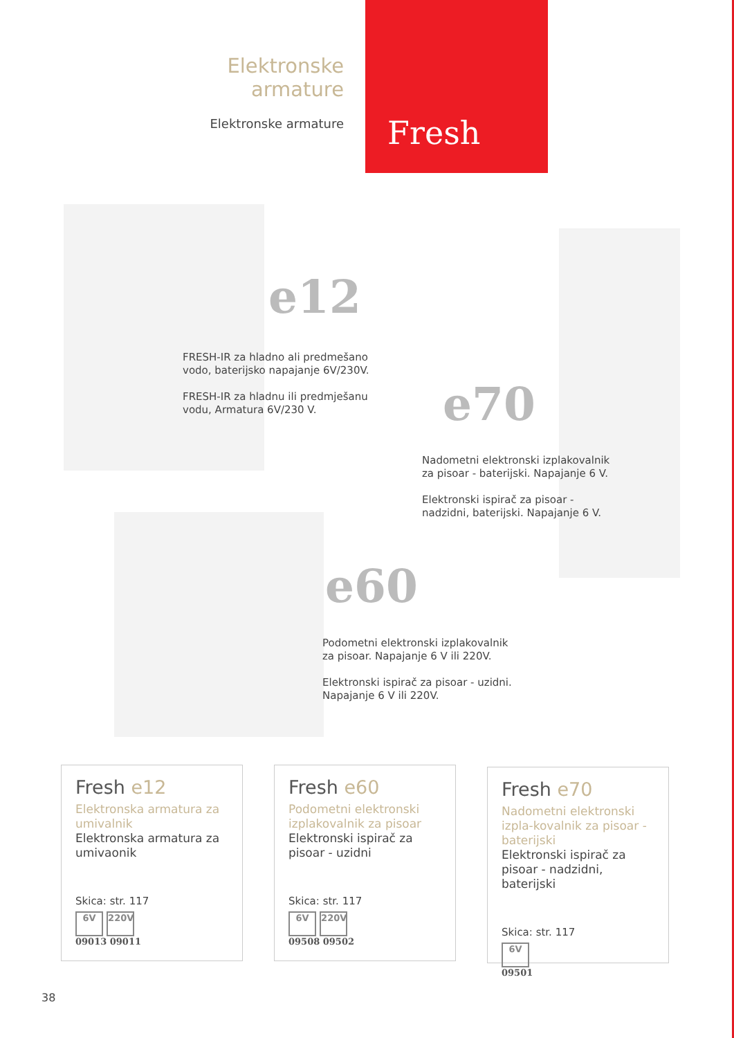Elektronske armature
Elektronske armature
Fresh
e12
FRESH-IR za hladno ali predmešano
vodo, baterijsko napajanje 6V/230V.
FRESH-IR za hladnu ili predmješanu
vodu, Armatura 6V/230 V.
e70
Nadometni elektronski izplakovalnik
za pisoar - baterijski. Napajanje 6 V.
Elektronski ispirač za pisoar -
nadzidni, baterijski. Napajanje 6 V.
e60
Podometni elektronski izplakovalnik
za pisoar. Napajanje 6 V ili 220V.
Elektronski ispirač za pisoar - uzidni.
Napajanje 6 V ili 220V.
Fresh e12
Elektronska armatura za umivalnik
Elektronska armatura za umivaonik
Skica: str. 117
6V 220V
09013 09011
Fresh e60
Podometni elektronski izplakovalnik za pisoar
Elektronski ispirač za pisoar - uzidni
Skica: str. 117
6V 220V
09508 09502
Fresh e70
Nadometni elektronski izpla-kovalnik za pisoar - baterijski
Elektronski ispirač za pisoar - nadzidni, baterijski
Skica: str. 117
6V
09501
38